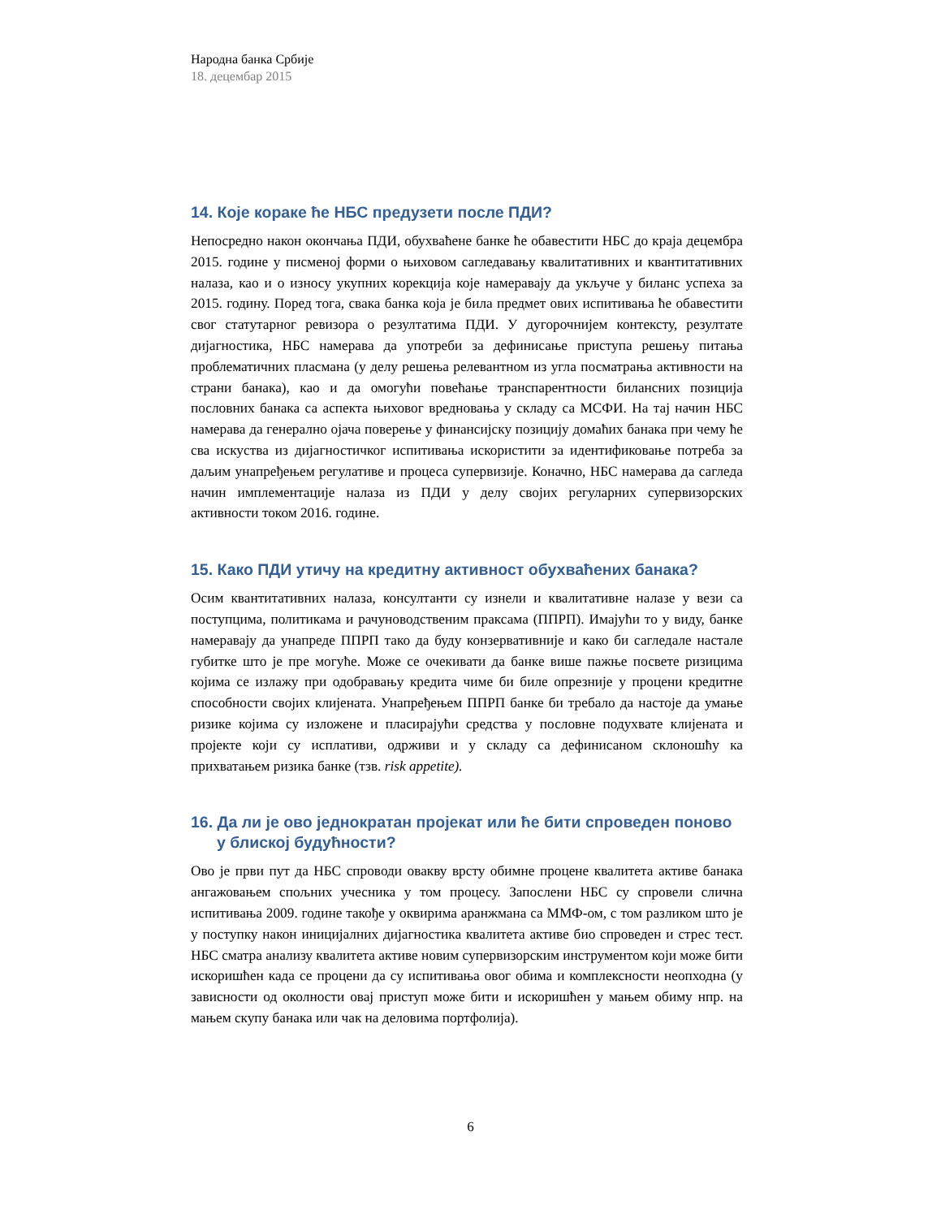Народна банка Србије
18. децембар 2015
14. Које кораке ће НБС предузети после ПДИ?
Непосредно након окончања ПДИ, обухваћене банке ће обавестити НБС до краја децембра 2015. године у писменој форми о њиховом сагледавању квалитативних и квантитативних налаза, као и о износу укупних корекција које намеравају да укључе у биланс успеха за 2015. годину. Поред тога, свака банка која је била предмет ових испитивања ће обавестити свог статутарног ревизора о резултатима ПДИ. У дугорочнијем контексту, резултате дијагностика, НБС намерава да употреби за дефинисање приступа решењу питања проблематичних пласмана (у делу решења релевантном из угла посматрања активности на страни банака), као и да омогући повећање транспарентности билансних позиција пословних банака са аспекта њиховог вредновања у складу са МСФИ. На тај начин НБС намерава да генерално ојача поверење у финансијску позицију домаћих банака при чему ће сва искуства из дијагностичког испитивања искористити за идентификовање потреба за даљим унапређењем регулативе и процеса супервизије. Коначно, НБС намерава да сагледа начин имплементације налаза из ПДИ у делу својих регуларних супервизорских активности током 2016. године.
15. Како ПДИ утичу на кредитну активност обухваћених банака?
Осим квантитативних налаза, консултанти су изнели и квалитативне налазе у вези са поступцима, политикама и рачуноводственим праксама (ППРП). Имајући то у виду, банке намеравају да унапреде ППРП тако да буду конзервативније и како би сагледале настале губитке што је пре могуће. Може се очекивати да банке више пажње посвете ризицима којима се излажу при одобравању кредита чиме би биле опрезније у процени кредитне способности својих клијената. Унапређењем ППРП банке би требало да настоје да умање ризике којима су изложене и пласирајући средства у пословне подухвате клијената и пројекте који су исплативи, одрживи и у складу са дефинисаном склоношћу ка прихватањем ризика банке (тзв. risk appetite).
16. Да ли је ово једнократан пројекат или ће бити спроведен поново у блиској будућности?
Ово је први пут да НБС спроводи овакву врсту обимне процене квалитета активе банака ангажовањем спољних учесника у том процесу. Запослени НБС су спровели слична испитивања 2009. године такође у оквирима аранжмана са ММФ-ом, с том разликом што је у поступку након иницијалних дијагностика квалитета активе био спроведен и стрес тест. НБС сматра анализу квалитета активе новим супервизорским инструментом који може бити искоришћен када се процени да су испитивања овог обима и комплексности неопходна (у зависности од околности овај приступ може бити и искоришћен у мањем обиму нпр. на мањем скупу банака или чак на деловима портфолија).
6